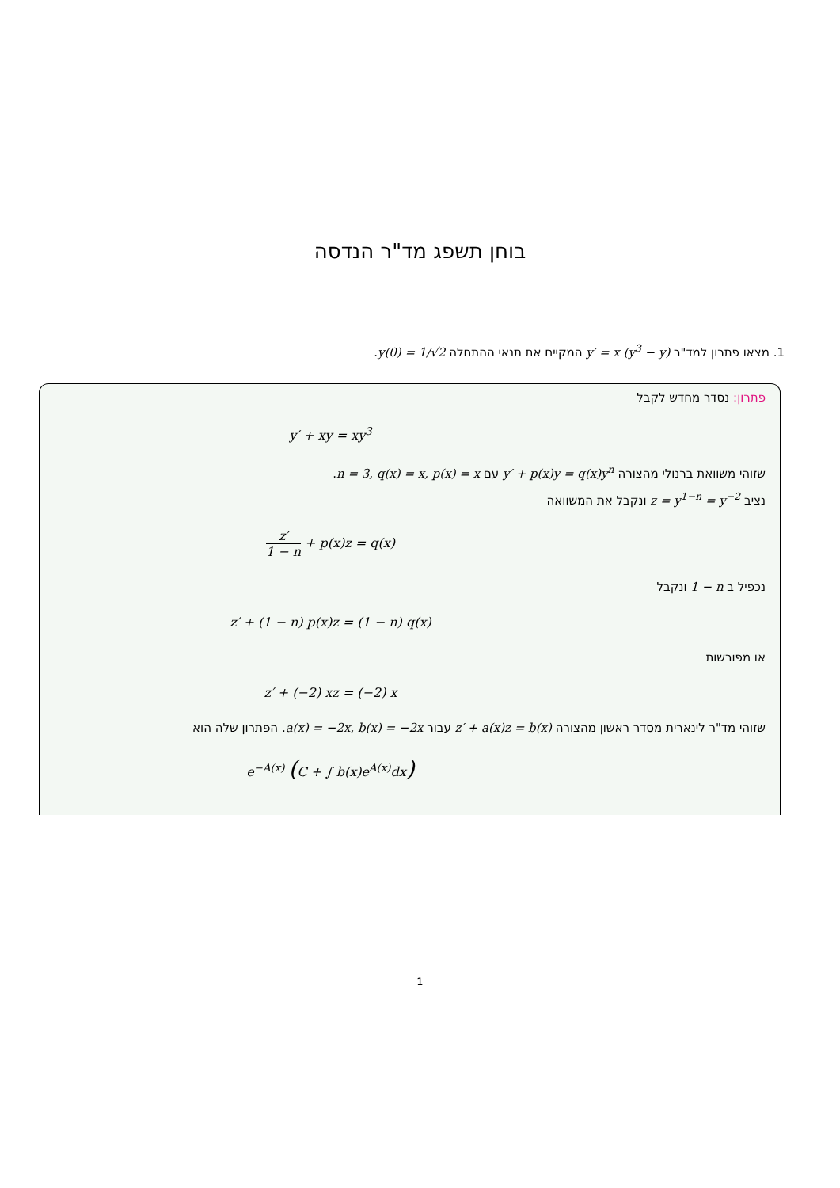בוחן תשפג מד"ר הנדסה
1. מצאו פתרון למד"ר y′ = x (y<sup>3</sup> − y) המקיים את תנאי ההתחלה y(0) = 1/√2.
פתרון: נסדר מחדש לקבל
y′ + xy = xy<sup>3</sup>
שזוהי משוואת ברנולי מהצורה y′ + p(x)y = q(x)y<sup>n</sup> עם n = 3, q(x) = x, p(x) = x.
נציב z = y<sup>1−n</sup> = y<sup>−2</sup> ונקבל את המשוואה
z′ 1 − n + p(x)z = q(x)
נכפיל ב 1 − n ונקבל
z′ + (1 − n) p(x)z = (1 − n) q(x)
או מפורשות
z′ + (−2) xz = (−2) x
שזוהי מד"ר לינארית מסדר ראשון מהצורה z′ + a(x)z = b(x) עבור a(x) = −2x, b(x) = −2x. הפתרון שלה הוא
e<sup>−A(x)</sup> (C + ∫ b(x)e<sup>A(x)</sup>dx)
1